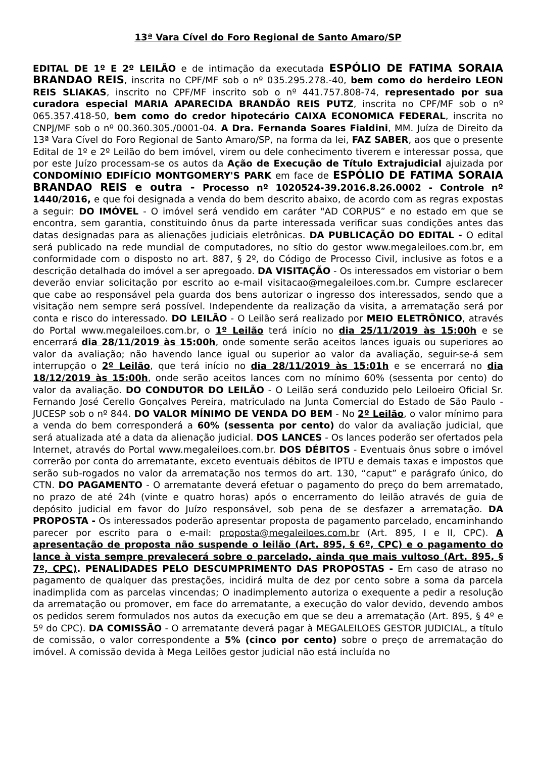13ª Vara Cível do Foro Regional de Santo Amaro/SP
EDITAL DE 1º E 2º LEILÃO e de intimação da executada ESPÓLIO DE FATIMA SORAIA BRANDAO REIS, inscrita no CPF/MF sob o nº 035.295.278.-40, bem como do herdeiro LEON REIS SLIAKAS, inscrito no CPF/MF inscrito sob o nº 441.757.808-74, representado por sua curadora especial MARIA APARECIDA BRANDÃO REIS PUTZ, inscrita no CPF/MF sob o nº 065.357.418-50, bem como do credor hipotecário CAIXA ECONOMICA FEDERAL, inscrita no CNPJ/MF sob o nº 00.360.305./0001-04. A Dra. Fernanda Soares Fialdini, MM. Juíza de Direito da 13ª Vara Cível do Foro Regional de Santo Amaro/SP, na forma da lei, FAZ SABER, aos que o presente Edital de 1º e 2º Leilão do bem imóvel, virem ou dele conhecimento tiverem e interessar possa, que por este Juízo processam-se os autos da Ação de Execução de Título Extrajudicial ajuizada por CONDOMÍNIO EDIFÍCIO MONTGOMERY'S PARK em face de ESPÓLIO DE FATIMA SORAIA BRANDAO REIS e outra - Processo nº 1020524-39.2016.8.26.0002 - Controle nº 1440/2016, e que foi designada a venda do bem descrito abaixo, de acordo com as regras expostas a seguir: DO IMÓVEL - O imóvel será vendido em caráter "AD CORPUS” e no estado em que se encontra, sem garantia, constituindo ônus da parte interessada verificar suas condições antes das datas designadas para as alienações judiciais eletrônicas. DA PUBLICAÇÃO DO EDITAL - O edital será publicado na rede mundial de computadores, no sítio do gestor www.megaleiloes.com.br, em conformidade com o disposto no art. 887, § 2º, do Código de Processo Civil, inclusive as fotos e a descrição detalhada do imóvel a ser apregoado. DA VISITAÇÃO - Os interessados em vistoriar o bem deverão enviar solicitação por escrito ao e-mail visitacao@megaleiloes.com.br. Cumpre esclarecer que cabe ao responsável pela guarda dos bens autorizar o ingresso dos interessados, sendo que a visitação nem sempre será possível. Independente da realização da visita, a arrematação será por conta e risco do interessado. DO LEILÃO - O Leilão será realizado por MEIO ELETRÔNICO, através do Portal www.megaleiloes.com.br, o 1º Leilão terá início no dia 25/11/2019 às 15:00h e se encerrará dia 28/11/2019 às 15:00h, onde somente serão aceitos lances iguais ou superiores ao valor da avaliação; não havendo lance igual ou superior ao valor da avaliação, seguir-se-á sem interrupção o 2º Leilão, que terá início no dia 28/11/2019 às 15:01h e se encerrará no dia 18/12/2019 às 15:00h, onde serão aceitos lances com no mínimo 60% (sessenta por cento) do valor da avaliação. DO CONDUTOR DO LEILÃO - O Leilão será conduzido pelo Leiloeiro Oficial Sr. Fernando José Cerello Gonçalves Pereira, matriculado na Junta Comercial do Estado de São Paulo - JUCESP sob o nº 844. DO VALOR MÍNIMO DE VENDA DO BEM - No 2º Leilão, o valor mínimo para a venda do bem corresponderá a 60% (sessenta por cento) do valor da avaliação judicial, que será atualizada até a data da alienação judicial. DOS LANCES - Os lances poderão ser ofertados pela Internet, através do Portal www.megaleiloes.com.br. DOS DÉBITOS - Eventuais ônus sobre o imóvel correrão por conta do arrematante, exceto eventuais débitos de IPTU e demais taxas e impostos que serão sub-rogados no valor da arrematação nos termos do art. 130, “caput” e parágrafo único, do CTN. DO PAGAMENTO - O arrematante deverá efetuar o pagamento do preço do bem arrematado, no prazo de até 24h (vinte e quatro horas) após o encerramento do leilão através de guia de depósito judicial em favor do Juízo responsável, sob pena de se desfazer a arrematação. DA PROPOSTA - Os interessados poderão apresentar proposta de pagamento parcelado, encaminhando parecer por escrito para o e-mail: proposta@megaleiloes.com.br (Art. 895, I e II, CPC). A apresentação de proposta não suspende o leilão (Art. 895, § 6º, CPC) e o pagamento do lance à vista sempre prevalecerá sobre o parcelado, ainda que mais vultoso (Art. 895, § 7º, CPC). PENALIDADES PELO DESCUMPRIMENTO DAS PROPOSTAS - Em caso de atraso no pagamento de qualquer das prestações, incidirá multa de dez por cento sobre a soma da parcela inadimplida com as parcelas vincendas; O inadimplemento autoriza o exequente a pedir a resolução da arrematação ou promover, em face do arrematante, a execução do valor devido, devendo ambos os pedidos serem formulados nos autos da execução em que se deu a arrematação (Art. 895, § 4º e 5º do CPC). DA COMISSÃO - O arrematante deverá pagar à MEGALEILOES GESTOR JUDICIAL, a título de comissão, o valor correspondente a 5% (cinco por cento) sobre o preço de arrematação do imóvel. A comissão devida à Mega Leilões gestor judicial não está incluída no